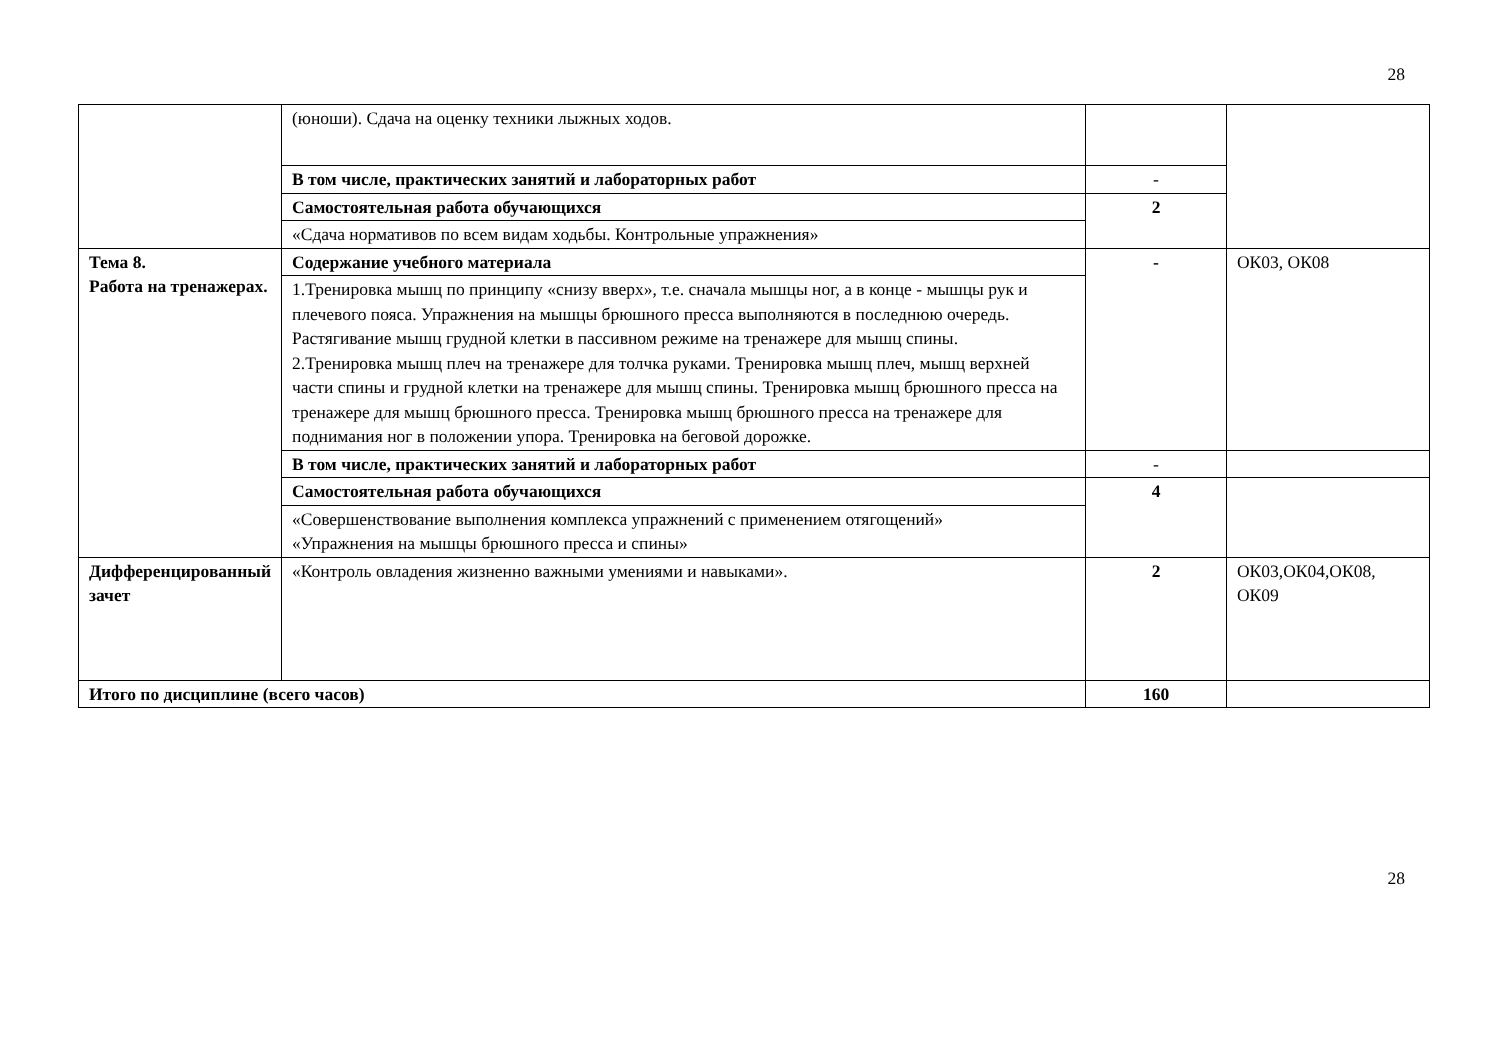28
| | (юноши). Сдача на оценку техники лыжных ходов. | | |
| | В том числе, практических занятий и лабораторных работ | - | |
| | Самостоятельная работа обучающихся | 2 | |
| | «Сдача нормативов по всем видам ходьбы. Контрольные упражнения» | | |
| Тема 8. Работа на тренажерах. | Содержание учебного материала | - | ОК03, ОК08 |
| | 1.Тренировка мышц по принципу «снизу вверх», т.е. сначала мышцы ног, а в конце - мышцы рук и плечевого пояса. Упражнения на мышцы брюшного пресса выполняются в последнюю очередь. Растягивание мышц грудной клетки в пассивном режиме на тренажере для мышц спины. 2.Тренировка мышц плеч на тренажере для толчка руками. Тренировка мышц плеч, мышц верхней части спины и грудной клетки на тренажере для мышц спины. Тренировка мышц брюшного пресса на тренажере для мышц брюшного пресса. Тренировка мышц брюшного пресса на тренажере для поднимания ног в положении упора. Тренировка на беговой дорожке. | | |
| | В том числе, практических занятий и лабораторных работ | - | |
| | Самостоятельная работа обучающихся | 4 | |
| | «Совершенствование выполнения комплекса упражнений с применением отягощений» «Упражнения на мышцы брюшного пресса и спины» | | |
| Дифференцированный зачет | «Контроль овладения жизненно важными умениями и навыками». | 2 | ОК03,ОК04,ОК08, ОК09 |
| Итого по дисциплине (всего часов) | | 160 | |
28